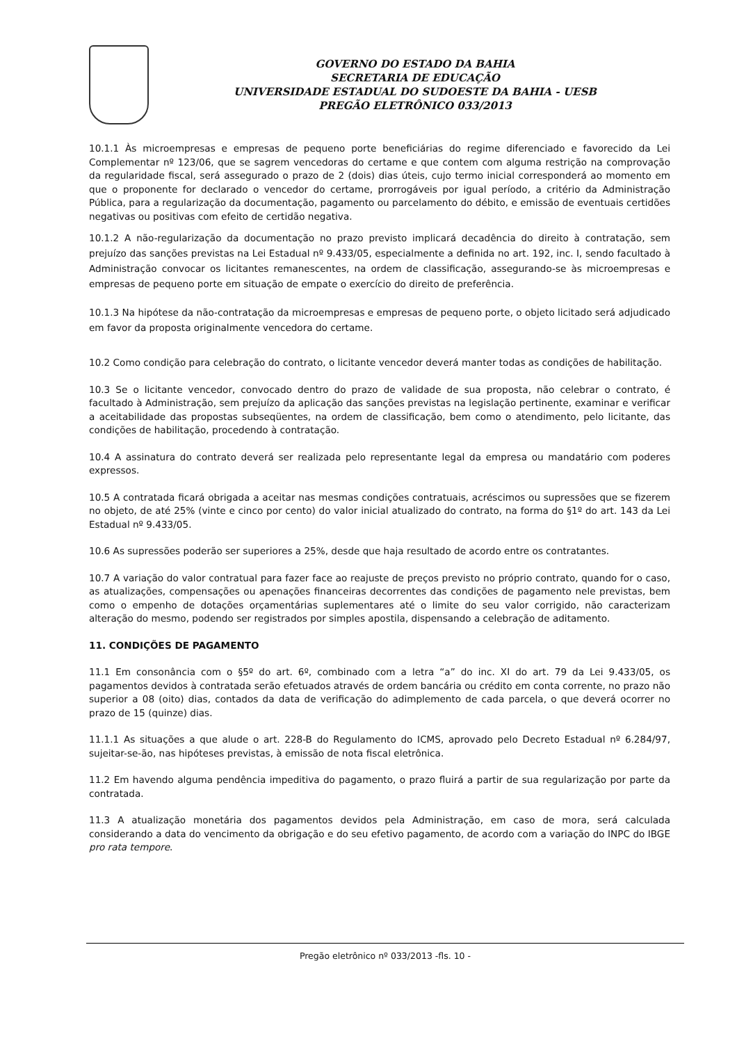GOVERNO DO ESTADO DA BAHIA
SECRETARIA DE EDUCAÇÃO
UNIVERSIDADE ESTADUAL DO SUDOESTE DA BAHIA - UESB
PREGÃO ELETRÔNICO 033/2013
10.1.1 Às microempresas e empresas de pequeno porte beneficiárias do regime diferenciado e favorecido da Lei Complementar nº 123/06, que se sagrem vencedoras do certame e que contem com alguma restrição na comprovação da regularidade fiscal, será assegurado o prazo de 2 (dois) dias úteis, cujo termo inicial corresponderá ao momento em que o proponente for declarado o vencedor do certame, prorrogáveis por igual período, a critério da Administração Pública, para a regularização da documentação, pagamento ou parcelamento do débito, e emissão de eventuais certidões negativas ou positivas com efeito de certidão negativa.
10.1.2 A não-regularização da documentação no prazo previsto implicará decadência do direito à contratação, sem prejuízo das sanções previstas na Lei Estadual nº 9.433/05, especialmente a definida no art. 192, inc. I, sendo facultado à Administração convocar os licitantes remanescentes, na ordem de classificação, assegurando-se às microempresas e empresas de pequeno porte em situação de empate o exercício do direito de preferência.
10.1.3 Na hipótese da não-contratação da microempresas e empresas de pequeno porte, o objeto licitado será adjudicado em favor da proposta originalmente vencedora do certame.
10.2 Como condição para celebração do contrato, o licitante vencedor deverá manter todas as condições de habilitação.
10.3 Se o licitante vencedor, convocado dentro do prazo de validade de sua proposta, não celebrar o contrato, é facultado à Administração, sem prejuízo da aplicação das sanções previstas na legislação pertinente, examinar e verificar a aceitabilidade das propostas subseqüentes, na ordem de classificação, bem como o atendimento, pelo licitante, das condições de habilitação, procedendo à contratação.
10.4 A assinatura do contrato deverá ser realizada pelo representante legal da empresa ou mandatário com poderes expressos.
10.5 A contratada ficará obrigada a aceitar nas mesmas condições contratuais, acréscimos ou supressões que se fizerem no objeto, de até 25% (vinte e cinco por cento) do valor inicial atualizado do contrato, na forma do §1º do art. 143 da Lei Estadual nº 9.433/05.
10.6 As supressões poderão ser superiores a 25%, desde que haja resultado de acordo entre os contratantes.
10.7 A variação do valor contratual para fazer face ao reajuste de preços previsto no próprio contrato, quando for o caso, as atualizações, compensações ou apenações financeiras decorrentes das condições de pagamento nele previstas, bem como o empenho de dotações orçamentárias suplementares até o limite do seu valor corrigido, não caracterizam alteração do mesmo, podendo ser registrados por simples apostila, dispensando a celebração de aditamento.
11. CONDIÇÕES DE PAGAMENTO
11.1 Em consonância com o §5º do art. 6º, combinado com a letra “a” do inc. XI do art. 79 da Lei 9.433/05, os pagamentos devidos à contratada serão efetuados através de ordem bancária ou crédito em conta corrente, no prazo não superior a 08 (oito) dias, contados da data de verificação do adimplemento de cada parcela, o que deverá ocorrer no prazo de 15 (quinze) dias.
11.1.1 As situações a que alude o art. 228-B do Regulamento do ICMS, aprovado pelo Decreto Estadual nº 6.284/97, sujeitar-se-ão, nas hipóteses previstas, à emissão de nota fiscal eletrônica.
11.2 Em havendo alguma pendência impeditiva do pagamento, o prazo fluirá a partir de sua regularização por parte da contratada.
11.3 A atualização monetária dos pagamentos devidos pela Administração, em caso de mora, será calculada considerando a data do vencimento da obrigação e do seu efetivo pagamento, de acordo com a variação do INPC do IBGE pro rata tempore.
Pregão eletrônico nº 033/2013 -fls. 10 -